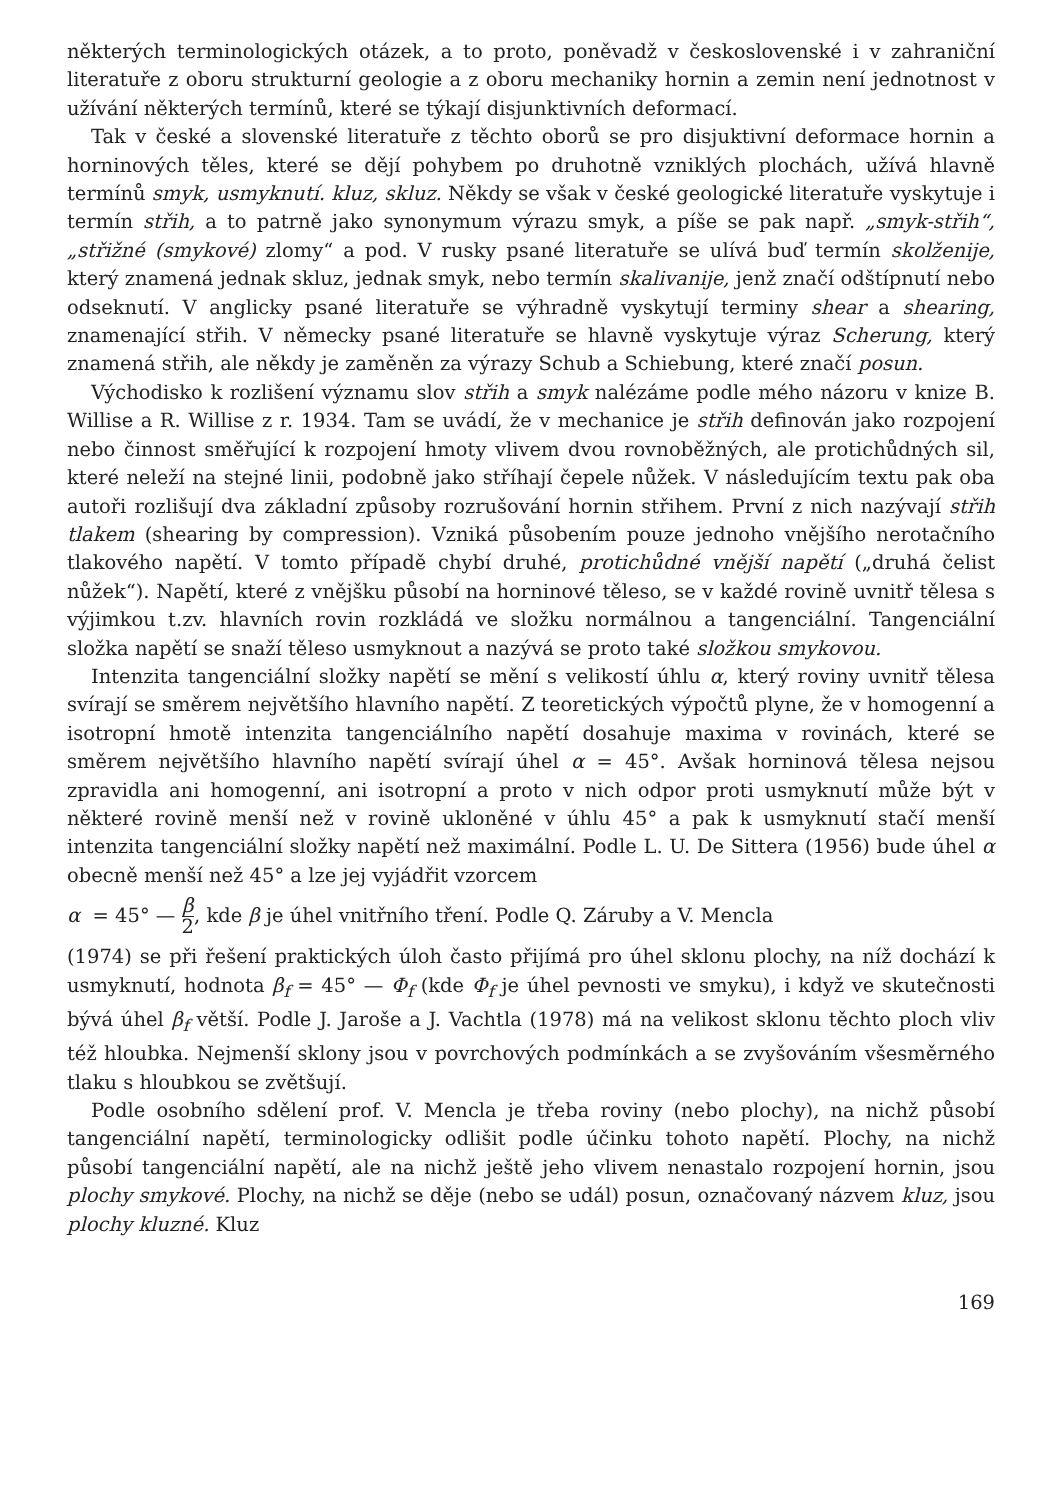některých terminologických otázek, a to proto, poněvadž v československé i v zahraniční literatuře z oboru strukturní geologie a z oboru mechaniky hornin a zemin není jednotnost v užívání některých termínů, které se týkají disjunktivních deformací.
Tak v české a slovenské literatuře z těchto oborů se pro disjuktivní deformace hornin a horninových těles, které se dějí pohybem po druhotně vzniklých plochách, užívá hlavně termínů smyk, usmyknutí. kluz, skluz. Někdy se však v české geologické literatuře vyskytuje i termín střih, a to patrně jako synonymum výrazu smyk, a píše se pak např. „smyk-střih“, „střižné (smykové) zlomy“ a pod. V rusky psané literatuře se ulívá buď termín skolženije, který znamená jednak skluz, jednak smyk, nebo termín skalivanije, jenž značí odštípnutí nebo odseknutí. V anglicky psané literatuře se výhradně vyskytují terminy shear a shearing, znamenající střih. V německy psané literatuře se hlavně vyskytuje výraz Scherung, který znamená střih, ale někdy je zaměněn za výrazy Schub a Schiebung, které značí posun.
Východisko k rozlišení významu slov střih a smyk nalézáme podle mého názoru v knize B. Willise a R. Willise z r. 1934. Tam se uvádí, že v mechanice je střih definován jako rozpojení nebo činnost směřující k rozpojení hmoty vlivem dvou rovnoběžných, ale protichůdných sil, které neleží na stejné linii, podobně jako stříhají čepele nůžek. V následujícím textu pak oba autoři rozlišují dva základní způsoby rozrušování hornin střihem. První z nich nazývají střih tlakem (shearing by compression). Vzniká působením pouze jednoho vnějšího nerotačního tlakového napětí. V tomto případě chybí druhé, protichůdné vnější napětí („druhá čelist nůžek“). Napětí, které z vnějšku působí na horninové těleso, se v každé rovině uvnitř tělesa s výjimkou t.zv. hlavních rovin rozkládá ve složku normálnou a tangenciální. Tangenciální složka napětí se snaží těleso usmyknout a nazývá se proto také složkou smykovou.
Intenzita tangenciální složky napětí se mění s velikostí úhlu α, který roviny uvnitř tělesa svírají se směrem největšího hlavního napětí. Z teoretických výpočtů plyne, že v homogenní a isotropní hmotě intenzita tangenciálního napětí dosahuje maxima v rovinách, které se směrem největšího hlavního napětí svírají úhel α = 45°. Avšak horninová tělesa nejsou zpravidla ani homogenní, ani isotropní a proto v nich odpor proti usmyknutí může být v některé rovině menší než v rovině ukloněné v úhlu 45° a pak k usmyknutí stačí menší intenzita tangenciální složky napětí než maximální. Podle L. U. De Sittera (1956) bude úhel α obecně menší než 45° a lze jej vyjádřit vzorcem
α = 45° — β 2, kde β je úhel vnitřního tření. Podle Q. Záruby a V. Mencla
(1974) se při řešení praktických úloh často přijímá pro úhel sklonu plochy, na níž dochází k usmyknutí, hodnota β<sub>f</sub> = 45° — Φ<sub>f</sub> (kde Φ<sub>f</sub> je úhel pevnosti ve smyku), i když ve skutečnosti bývá úhel β<sub>f</sub> větší. Podle J. Jaroše a J. Vachtla (1978) má na velikost sklonu těchto ploch vliv též hloubka. Nejmenší sklony jsou v povrchových podmínkách a se zvyšováním všesměrného tlaku s hloubkou se zvětšují.
Podle osobního sdělení prof. V. Mencla je třeba roviny (nebo plochy), na nichž působí tangenciální napětí, terminologicky odlišit podle účinku tohoto napětí. Plochy, na nichž působí tangenciální napětí, ale na nichž ještě jeho vlivem nenastalo rozpojení hornin, jsou plochy smykové. Plochy, na nichž se děje (nebo se udál) posun, označovaný názvem kluz, jsou plochy kluzné. Kluz
169